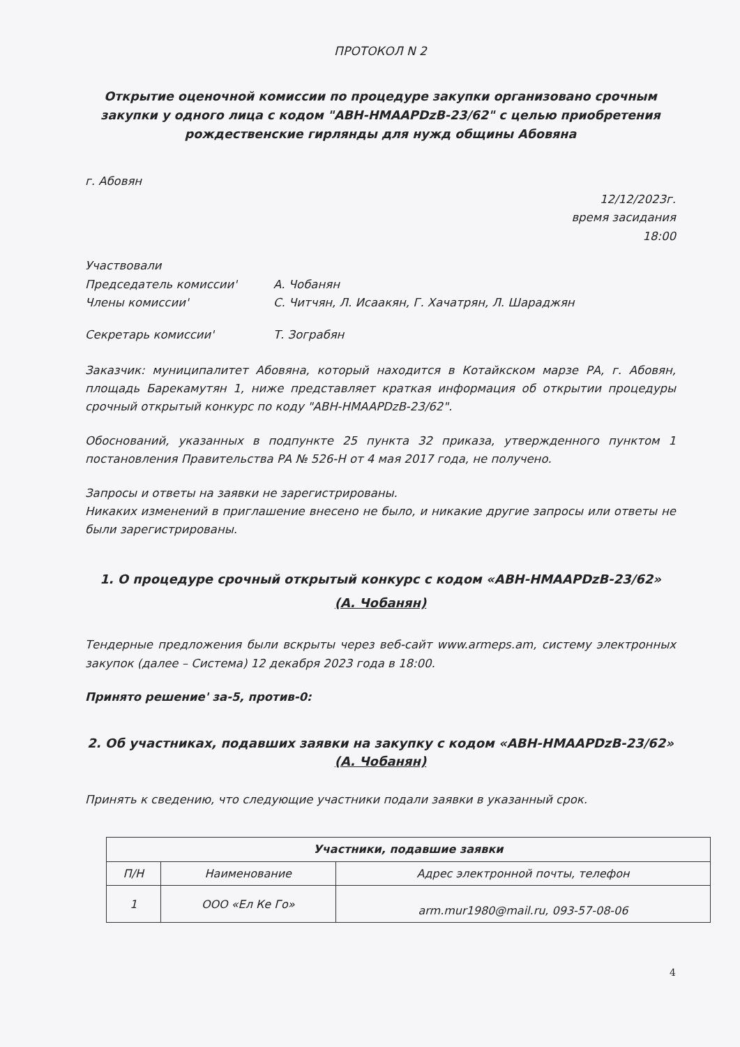ПРОТОКОЛ N 2
Открытие оценочной комиссии по процедуре закупки организовано срочным закупки у одного лица с кодом "ABH-HMAAPDzB-23/62" с целью приобретения рождественские гирлянды для нужд общины Абовяна
г. Абовян
12/12/2023г.
время засидания
18:00
Участвовали
Председатель комиссии' А. Чобанян
Члены комиссии' С. Читчян, Л. Исаакян, Г. Хачатрян, Л. Шараджян
Секретарь комиссии' Т. Зограбян
Заказчик: муниципалитет Абовяна, который находится в Котайкском марзе РА, г. Абовян, площадь Барекамутян 1, ниже представляет краткая информация об открытии процедуры срочный открытый конкурс по коду "ABH-HMAAPDzB-23/62".
Обоснований, указанных в подпункте 25 пункта 32 приказа, утвержденного пунктом 1 постановления Правительства РА № 526-Н от 4 мая 2017 года, не получено.
Запросы и ответы на заявки не зарегистрированы.
Никаких изменений в приглашение внесено не было, и никакие другие запросы или ответы не были зарегистрированы.
1. О процедуре срочный открытый конкурс с кодом «ABH-HMAAPDzB-23/62»
(А. Чобанян)
Тендерные предложения были вскрыты через веб-сайт www.armeps.am, систему электронных закупок (далее – Система) 12 декабря 2023 года в 18:00.
Принято решение' за-5, против-0:
2. Об участниках, подавших заявки на закупку с кодом «ABH-HMAAPDzB-23/62»
(А. Чобанян)
Принять к сведению, что следующие участники подали заявки в указанный срок.
| Участники, подавшие заявки | | |
| --- | --- | --- |
| П/Н | Наименование | Адрес электронной почты, телефон |
| 1 | ООО «Ел Ке Го» | arm.mur1980@mail.ru, 093-57-08-06 |
4